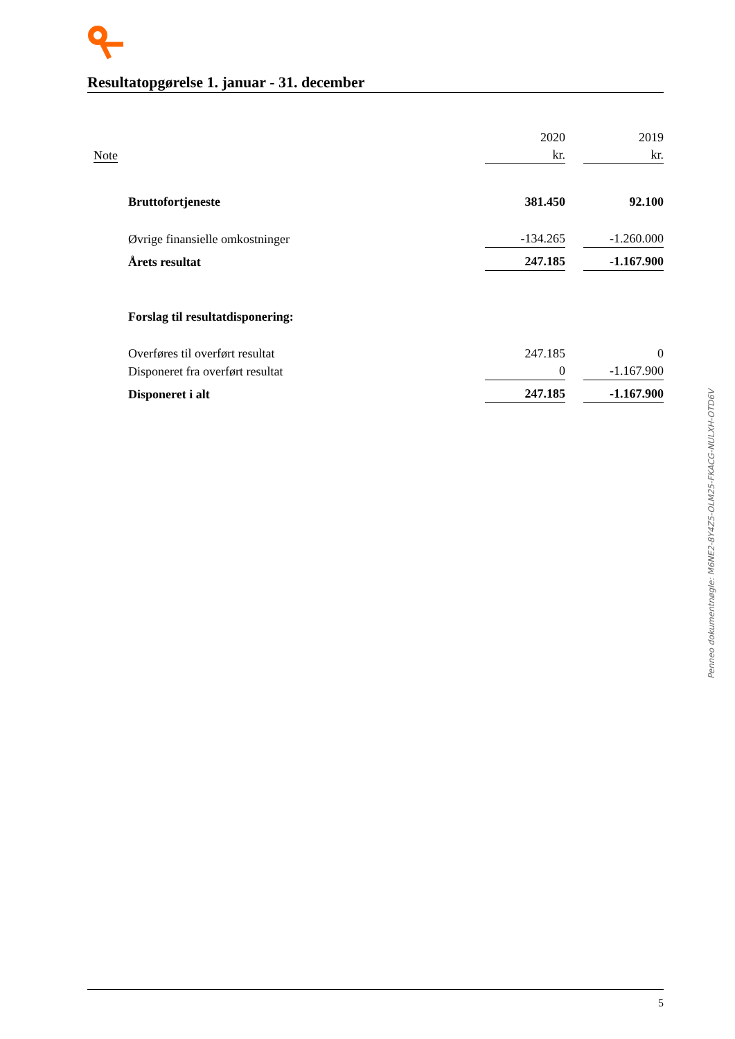Resultatopgørelse 1. januar - 31. december
| | | 2020 | | 2019 |
| Note | | kr. | | kr. |
| | Bruttofortjeneste | 381.450 | | 92.100 |
| | Øvrige finansielle omkostninger | -134.265 | | -1.260.000 |
| | Årets resultat | 247.185 | | -1.167.900 |
| | Forslag til resultatdisponering: | | | |
| | Overføres til overført resultat | 247.185 | | 0 |
| | Disponeret fra overført resultat | 0 | | -1.167.900 |
| | Disponeret i alt | 247.185 | | -1.167.900 |
Penneo dokumentnøgle: M6NE2-8Y4Z5-OLM25-FKACG-NULXH-OTD6V
5